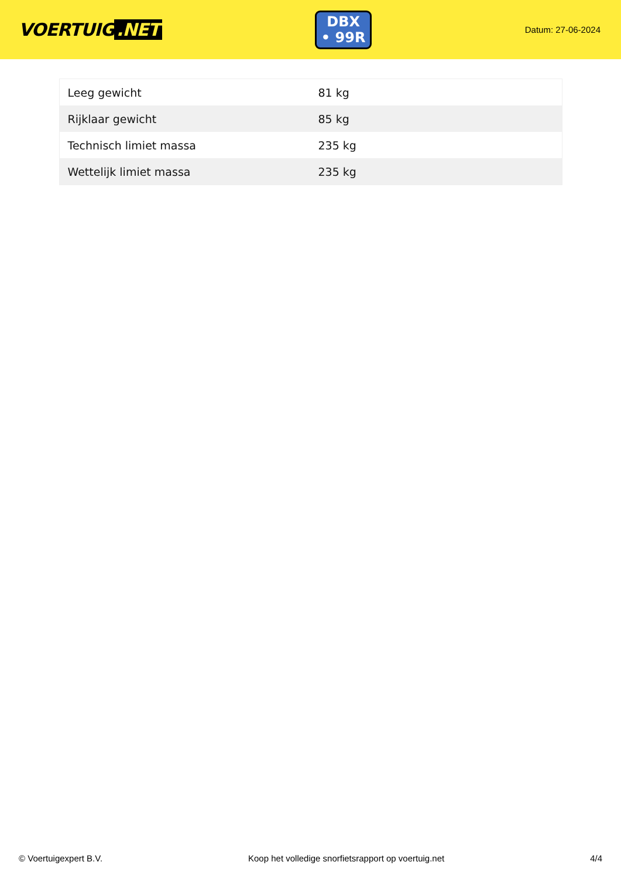VOERTUIG.NET
DBX
• 99R
Datum: 27-06-2024
| Leeg gewicht | 81 kg |
| Rijklaar gewicht | 85 kg |
| Technisch limiet massa | 235 kg |
| Wettelijk limiet massa | 235 kg |
© Voertuigexpert B.V. Koop het volledige snorfietsrapport op voertuig.net 4/4